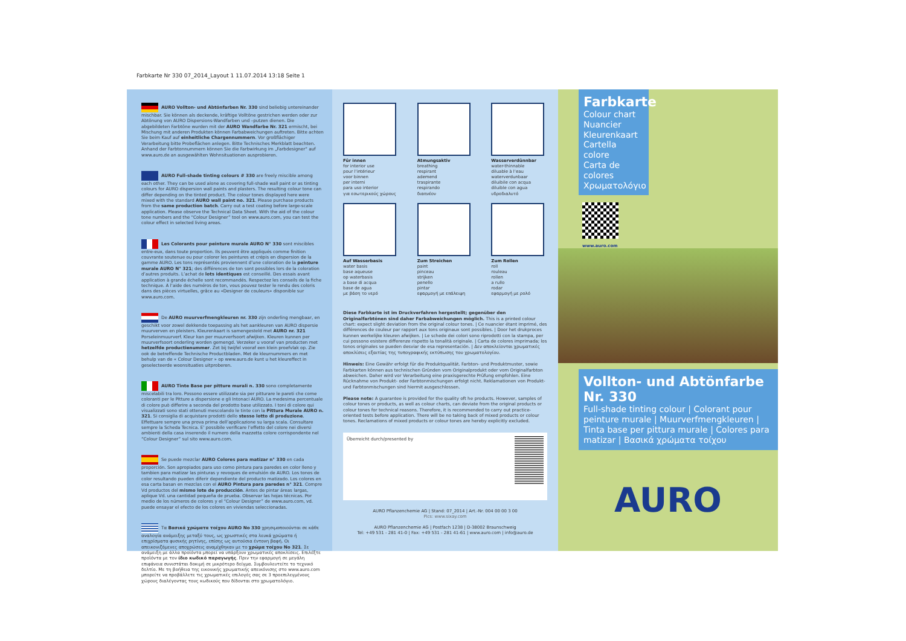Farbkarte Nr 330 07_2014_Layout 1 11.07.2014 13:18 Seite 1
AURO Vollton- und Abtönfarben Nr. 330 sind beliebig untereinander mischbar. Sie können als deckende, kräftige Volltöne gestrichen werden oder zur Abtönung von AURO Dispersions-Wandfarben und –putzen dienen. Die abgebildeten Farbtöne wurden mit der AURO Wandfarbe Nr. 321 ermischt, bei Mischung mit anderen Produkten können Farbabweichungen auftreten. Bitte achten Sie beim Kauf auf einheitliche Chargennummern. Vor großflächiger Verarbeitung bitte Probeflächen anlegen. Bitte Technisches Merkblatt beachten. Anhand der Farbtonnummern können Sie die Farbwirkung im „Farbdesigner“ auf www.auro.de an ausgewählten Wohnsituationen ausprobieren.
AURO Full-shade tinting colours # 330 are freely miscible among each other. They can be used alone as covering full-shade wall paint or as tinting colours for AURO dispersion wall paints and plasters. The resulting colour tone can differ depending on the tinted product. The colour tones displayed here were mixed with the standard AURO wall paint no. 321. Please purchase products from the same production batch. Carry out a test coating before large-scale application. Please observe the Technical Data Sheet. With the aid of the colour tone numbers and the “Colour Designer” tool on www.auro.com, you can test the colour effect in selected living areas.
Les Colorants pour peinture murale AURO N° 330 sont miscibles entre-eux, dans toute proportion. Ils peuvent être appliqués comme finition couvrante soutenue ou pour colorer les peintures et crépis en dispersion de la gamme AURO. Les tons représentés proviennent d’une coloration de la peinture murale AURO N° 321; des différences de ton sont possibles lors de la coloration d’autres produits. L’achat de lots identiques est conseillé. Des essais avant application à grande échelle sont recommandés. Respectez les conseils de la fiche technique. A l’aide des numéros de ton, vous pouvez tester le rendu des coloris dans des pièces virtuelles, grâce au «Designer de couleurs» disponible sur www.auro.com.
De AURO muurverfmengkleuren nr. 330 zijn onderling mengbaar, en geschikt voor zowel dekkende toepassing als het aankleuren van AURO dispersie muurverven en pleisters. Kleurenkaart is samengesteld met AURO nr. 321 Porseleinmuurverf. Kleur kan per muurverfsoort afwijken. Kleuren kunnen per muurverfsoort onderling worden gemengd. Verzeker u vooraf van producten met hetzelfde productienummer. Zet bij twijfel vooraf een klein proefvlak op. Zie ook de betreffende Technische Productbladen. Met de kleurnummers en met behulp van de « Colour Designer » op www.auro.de kunt u het kleureffect in geselecteerde woonsituaties uitproberen.
AURO Tinte Base per pitture murali n. 330 sono completamente miscelabili tra loro. Possono essere utilizzate sia per pitturare le pareti che come coloranti per le Pitture a dispersione e gli Intonaci AURO. La medesima percentuale di colore può differire a seconda del prodotto base utilizzato. I toni di colore qui visualizzati sono stati ottenuti mescolando le tinte con la Pittura Murale AURO n. 321. Si consiglia di acquistare prodotti dello stesso lotto di produzione. Effettuare sempre una prova prima dell’applicazione su larga scala. Consultare sempre la Scheda Tecnica. E’ possibile verificare l’effetto del colore nei diversi ambienti della casa inserendo il numero della mazzetta colore corrispondente nel “Colour Designer” sul sito www.auro.com.
Se puede mezclar AURO Colores para matizar n° 330 en cada proporción. Son apropiados para uso como pintura para paredes en color lleno y tambien para matizar las pinturas y revoques de emulsión de AURO. Los tonos de color resultando pueden diferir dependiente del producto matizado. Los colores en esa carta basan en mezclas con el AURO Pintura para paredes n° 321. Compre Vd productos del mismo lote de producción. Antes de pintar áreas largas, aplique Vd. una cantidad pequeña de prueba. Observar las hojas técnicas. Por medio de los números de colores y el “Colour Designer” de www.auro.com, vd. puede ensayar el efecto de los colores en viviendas seleccionadas.
Τα Βασικά χρώματα τοίχου AURO Νο 330 χρησιμοποιούνται σε κάθε αναλογία ανάμειξης μεταξύ τους, ως χρωστικές στα λευκά χρώματα ή επιχρίσματα φυσικής ρητίνης, επίσης ως αυτούσια έντονη βαφή. Οι απεικονιζόμενες αποχρώσεις αναμίχθηκαν με το χρώμα τοίχου Νο 321. Σε ανάμειξη με άλλα προϊόντα μπορεί να υπάρξουν χρωματικές αποκλίσεις. Επιλέξτε προϊόντα με τον ίδιο κωδικό παραγωγής. Πριν την εφαρμογή σε μεγάλη επιφάνεια συνιστάται δοκιμή σε μικρότερο δείγμα. Συμβουλευτείτε το τεχνικό δελτίο. Με τη βοήθεια της εικονικής χρωματικής απεικόνισης στο www.auro.com μπορείτε να προβάλλετε τις χρωματικές επιλογές σας σε 3 προεπιλεγμένους χώρους διαλέγοντας τους κωδικούς που δίδονται στο χρωματολόγιο.
Für innen
for interior use
pour l’intérieur
voor binnen
per interni
para uso interior
για εσωτερικούς χώρους
Atmungsaktiv
breathing
respirant
ademend
traspirante
respirando
διαπνέον
Wasserverdünnbar
water-thinnable
diluable à l’eau
waterverdunbaar
diluibile con acqua
diluible con agua
υδροδιαλυτό
Auf Wasserbasis
water basis
base aqueuse
op waterbasis
a base di acqua
base de agua
με βάση το νερό
Zum Streichen
paint
pinceau
strijken
penello
pintar
εφαρμογή με επάλειψη
Zum Rollen
roll
rouleau
rollen
a rullo
rodar
εφαρμογή με ρολό
Diese Farbkarte ist im Druckverfahren hergestellt; gegenüber den Originalfarbtönen sind daher Farbabweichungen möglich. This is a printed colour chart: expect slight deviation from the original colour tones. | Ce nuancier étant imprimé, des différences de couleur par rapport aux tons originaux sont possibles. | Door het drukproces kunnen werkelijke kleuren afwijken. | Le schede dei colori sono riprodotti con la stampa, per cui possono esistere differenze rispetto la tonalità originale. | Carta de colores imprimada; los tonos originales se pueden desviar de esa representación. | Δεν αποκλείονται χρωματικές αποκλίσεις εξαιτίας της τυπογραφικής εκτύπωσης του χρωματολογίου.
Hinweis: Eine Gewähr erfolgt für die Produktqualität. Farbton- und Produktmuster, sowie Farbkarten können aus technischen Gründen vom Originalprodukt oder vom Originalfarbton abweichen. Daher wird vor Verarbeitung eine praxisgerechte Prüfung empfohlen. Eine Rücknahme von Produkt- oder Farbtonmischungen erfolgt nicht. Reklamationen von Produkt- und Farbtonmischungen sind hiermit ausgeschlossen.
Please note: A guarantee is provided for the quality oft he products. However, samples of colour tones or products, as well as colour charts, can deviate from the original products or colour tones for technical reasons. Therefore, it is recommended to carry out practice-oriented tests before application. There will be no taking back of mixed products or colour tones. Reclamations of mixed products or colour tones are hereby explicitly excluded.
Überreicht durch/presented by
AURO Pflanzenchemie AG | Stand: 07_2014 | Art.-Nr. 004 00 00 3 00
Pics: www.sixay.com
AURO Pflanzenchemie AG | Postfach 1238 | D-38002 Braunschweig
Tel: +49 531 - 281 41-0 | Fax: +49 531 - 281 41-61 | www.auro.com | info@auro.de
Farbkarte
Colour chart
Nuancier
Kleurenkaart
Cartella colore
Carta de colores
Χρωματολόγιο
www.auro.com
Vollton- und Abtönfarbe Nr. 330
Full-shade tinting colour | Colorant pour peinture murale | Muurverfmengkleuren | Tinta base per pittura murale | Colores para matizar | Βασικά χρώματα τοίχου
AURO